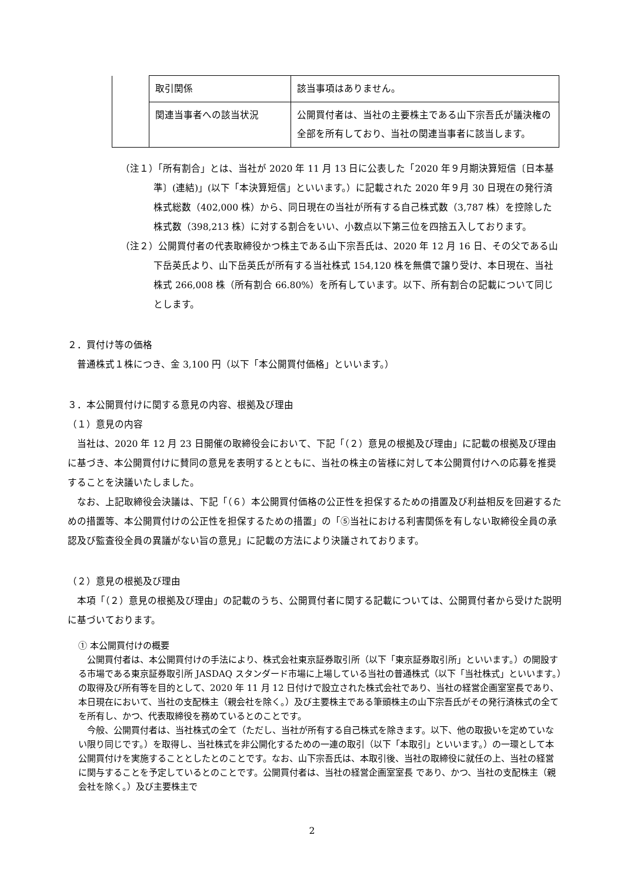| | 取引関係 | 該当事項はありません。 |
| | 関連当事者への該当状況 | 公開買付者は、当社の主要株主である山下宗吾氏が議決権の全部を所有しており、当社の関連当事者に該当します。 |
（注１）「所有割合」とは、当社が 2020 年 11 月 13 日に公表した「2020 年９月期決算短信〔日本基準〕(連結)」(以下「本決算短信」といいます。）に記載された 2020 年９月 30 日現在の発行済株式総数（402,000 株）から、同日現在の当社が所有する自己株式数（3,787 株）を控除した株式数（398,213 株）に対する割合をいい、小数点以下第三位を四捨五入しております。
（注２）公開買付者の代表取締役かつ株主である山下宗吾氏は、2020 年 12 月 16 日、その父である山下岳英氏より、山下岳英氏が所有する当社株式 154,120 株を無償で譲り受け、本日現在、当社株式 266,008 株（所有割合 66.80%）を所有しています。以下、所有割合の記載について同じとします。
２．買付け等の価格
　普通株式１株につき、金 3,100 円（以下「本公開買付価格」といいます。）
３．本公開買付けに関する意見の内容、根拠及び理由
（１）意見の内容
　当社は、2020 年 12 月 23 日開催の取締役会において、下記「（２）意見の根拠及び理由」に記載の根拠及び理由に基づき、本公開買付けに賛同の意見を表明するとともに、当社の株主の皆様に対して本公開買付けへの応募を推奨することを決議いたしました。
　なお、上記取締役会決議は、下記「（６）本公開買付価格の公正性を担保するための措置及び利益相反を回避するための措置等、本公開買付けの公正性を担保するための措置」の「⑤当社における利害関係を有しない取締役全員の承認及び監査役全員の異議がない旨の意見」に記載の方法により決議されております。
（２）意見の根拠及び理由
　本項「（２）意見の根拠及び理由」の記載のうち、公開買付者に関する記載については、公開買付者から受けた説明に基づいております。
① 本公開買付けの概要
　公開買付者は、本公開買付けの手法により、株式会社東京証券取引所（以下「東京証券取引所」といいます。）の開設する市場である東京証券取引所 JASDAQ スタンダード市場に上場している当社の普通株式（以下「当社株式」といいます。）の取得及び所有等を目的として、2020 年 11 月 12 日付けで設立された株式会社であり、当社の経営企画室室長であり、本日現在において、当社の支配株主（親会社を除く。）及び主要株主である筆頭株主の山下宗吾氏がその発行済株式の全てを所有し、かつ、代表取締役を務めているとのことです。
　今般、公開買付者は、当社株式の全て（ただし、当社が所有する自己株式を除きます。以下、他の取扱いを定めていない限り同じです。）を取得し、当社株式を非公開化するための一連の取引（以下「本取引」といいます。）の一環として本公開買付けを実施することとしたとのことです。なお、山下宗吾氏は、本取引後、当社の取締役に就任の上、当社の経営に関与することを予定しているとのことです。公開買付者は、当社の経営企画室室長 であり、かつ、当社の支配株主（親会社を除く。）及び主要株主で
2